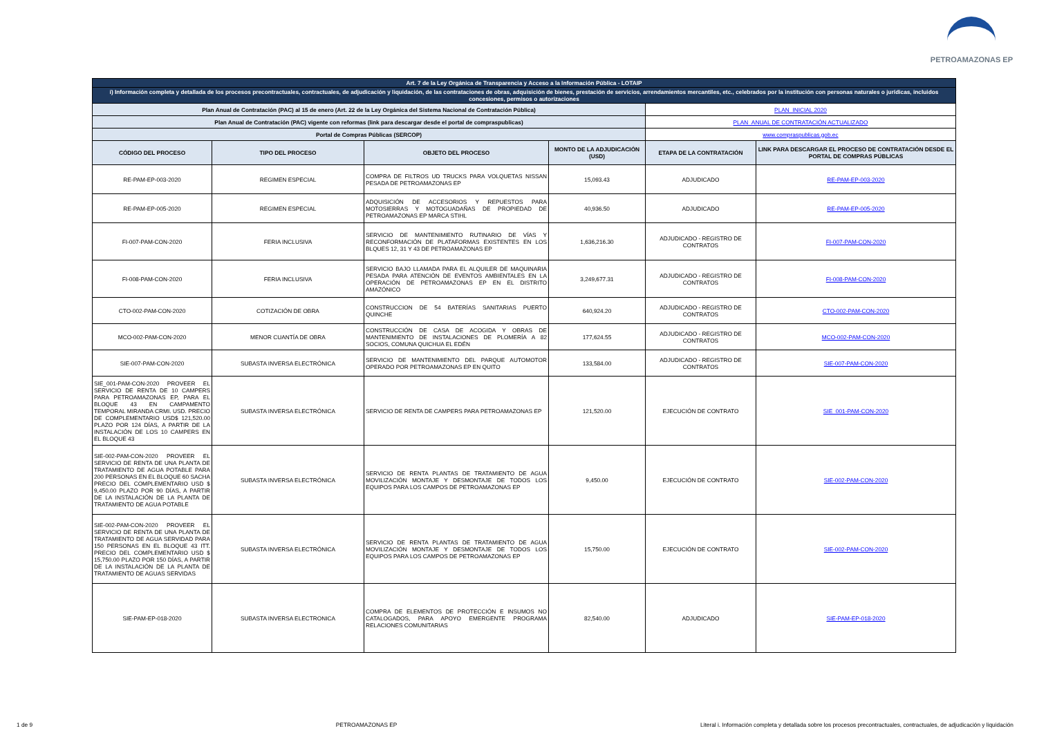PETROAMAZONAS EP
| Art. 7 de la Ley Orgánica de Transparencia y Acceso a la Información Pública - LOTAIP | | | | | |
| i) Información completa y detallada de los procesos precontractuales, contractuales, de adjudicación y liquidación, de las contrataciones de obras, adquisición de bienes, prestación de servicios, arrendamientos mercantiles, etc., celebrados por la institución con personas naturales o jurídicas, incluidos concesiones, permisos o autorizaciones | | | | | |
| Plan Anual de Contratación (PAC) al 15 de enero (Art. 22 de la Ley Orgánica del Sistema Nacional de Contratación Pública) | | | | PLAN_INICIAL 2020 | |
| Plan Anual de Contratación (PAC) vigente con reformas (link para descargar desde el portal de compraspublicas) | | | | PLAN_ANUAL DE CONTRATACIÓN ACTUALIZADO | |
| Portal de Compras Públicas (SERCOP) | | | | www.compraspublicas.gob.ec | |
| CÓDIGO DEL PROCESO | TIPO DEL PROCESO | OBJETO DEL PROCESO | MONTO DE LA ADJUDICACIÓN (USD) | ETAPA DE LA CONTRATACIÓN | LINK PARA DESCARGAR EL PROCESO DE CONTRATACIÓN DESDE EL PORTAL DE COMPRAS PÚBLICAS |
| RE-PAM-EP-003-2020 | REGIMEN ESPECIAL | COMPRA DE FILTROS UD TRUCKS PARA VOLQUETAS NISSAN PESADA DE PETROAMAZONAS EP | 15,093.43 | ADJUDICADO | RE-PAM-EP-003-2020 |
| RE-PAM-EP-005-2020 | REGIMEN ESPECIAL | ADQUISICIÓN DE ACCESORIOS Y REPUESTOS PARA MOTOSIERRAS Y MOTOGUADAÑAS DE PROPIEDAD DE PETROAMAZONAS EP MARCA STIHL | 40,936.50 | ADJUDICADO | RE-PAM-EP-005-2020 |
| FI-007-PAM-CON-2020 | FERIA INCLUSIVA | SERVICIO DE MANTENIMIENTO RUTINARIO DE VÍAS Y RECONFORMACIÓN DE PLATAFORMAS EXISTENTES EN LOS BLQUES 12, 31 Y 43 DE PETROAMAZONAS EP | 1,636,216.30 | ADJUDICADO - REGISTRO DE CONTRATOS | FI-007-PAM-CON-2020 |
| FI-008-PAM-CON-2020 | FERIA INCLUSIVA | SERVICIO BAJO LLAMADA PARA EL ALQUILER DE MAQUINARIA PESADA PARA ATENCIÓN DE EVENTOS AMBIENTALES EN LA OPERACIÓN DE PETROAMAZONAS EP EN EL DISTRITO AMAZÓNICO | 3,249,677.31 | ADJUDICADO - REGISTRO DE CONTRATOS | FI-008-PAM-CON-2020 |
| CTO-002-PAM-CON-2020 | COTIZACIÓN DE OBRA | CONSTRUCCION DE 54 BATERÍAS SANITARIAS PUERTO QUINCHE | 640,924.20 | ADJUDICADO - REGISTRO DE CONTRATOS | CTO-002-PAM-CON-2020 |
| MCO-002-PAM-CON-2020 | MENOR CUANTÍA DE OBRA | CONSTRUCCIÓN DE CASA DE ACOGIDA Y OBRAS DE MANTENIMIENTO DE INSTALACIONES DE PLOMERÍA A 82 SOCIOS, COMUNA QUICHUA EL EDÉN | 177,624.55 | ADJUDICADO - REGISTRO DE CONTRATOS | MCO-002-PAM-CON-2020 |
| SIE-007-PAM-CON-2020 | SUBASTA INVERSA ELECTRÓNICA | SERVICIO DE MANTENIMIENTO DEL PARQUE AUTOMOTOR OPERADO POR PETROAMAZONAS EP EN QUITO | 133,584.00 | ADJUDICADO - REGISTRO DE CONTRATOS | SIE-007-PAM-CON-2020 |
| SIE_001-PAM-CON-2020 PROVEER EL SERVICIO DE RENTA DE 10 CAMPERS PARA PETROAMAZONAS EP, PARA EL BLOQUE 43 EN CAMPAMENTO TEMPORAL MIRANDA CRMI. USD. PRECIO DE COMPLEMENTARIO USD$ 121,520.00 PLAZO POR 124 DÍAS, A PARTIR DE LA INSTALACIÓN DE LOS 10 CAMPERS EN EL BLOQUE 43 | SUBASTA INVERSA ELECTRÓNICA | SERVICIO DE RENTA DE CAMPERS PARA PETROAMAZONAS EP | 121,520.00 | EJECUCIÓN DE CONTRATO | SIE_001-PAM-CON-2020 |
| SIE-002-PAM-CON-2020 PROVEER EL SERVICIO DE RENTA DE UNA PLANTA DE TRATAMIENTO DE AGUA POTABLE PARA 200 PERSONAS EN EL BLOQUE 60 SACHA PRECIO DEL COMPLEMENTARIO USD $ 9,450.00 PLAZO POR 90 DÍAS, A PARTIR DE LA INSTALACIÓN DE LA PLANTA DE TRATAMIENTO DE AGUA POTABLE | SUBASTA INVERSA ELECTRÓNICA | SERVICIO DE RENTA PLANTAS DE TRATAMIENTO DE AGUA MOVILIZACIÓN MONTAJE Y DESMONTAJE DE TODOS LOS EQUIPOS PARA LOS CAMPOS DE PETROAMAZONAS EP | 9,450.00 | EJECUCIÓN DE CONTRATO | SIE-002-PAM-CON-2020 |
| SIE-002-PAM-CON-2020 PROVEER EL SERVICIO DE RENTA DE UNA PLANTA DE TRATAMIENTO DE AGUA SERVIDAD PARA 150 PERSONAS EN EL BLOQUE 43 ITT. PRECIO DEL COMPLEMENTARIO USD $ 15,750.00 PLAZO POR 150 DÍAS, A PARTIR DE LA INSTALACIÓN DE LA PLANTA DE TRATAMIENTO DE AGUAS SERVIDAS | SUBASTA INVERSA ELECTRÓNICA | SERVICIO DE RENTA PLANTAS DE TRATAMIENTO DE AGUA MOVILIZACIÓN MONTAJE Y DESMONTAJE DE TODOS LOS EQUIPOS PARA LOS CAMPOS DE PETROAMAZONAS EP | 15,750.00 | EJECUCIÓN DE CONTRATO | SIE-002-PAM-CON-2020 |
| SIE-PAM-EP-018-2020 | SUBASTA INVERSA ELECTRONICA | COMPRA DE ELEMENTOS DE PROTECCIÓN E INSUMOS NO CATALOGADOS, PARA APOYO EMERGENTE PROGRAMA RELACIONES COMUNITARIAS | 82,540.00 | ADJUDICADO | SIE-PAM-EP-018-2020 |
1 de 9 PETROAMAZONAS EP Literal i. Información completa y detallada sobre los procesos precontractuales, contractuales, de adjudicación y liquidación